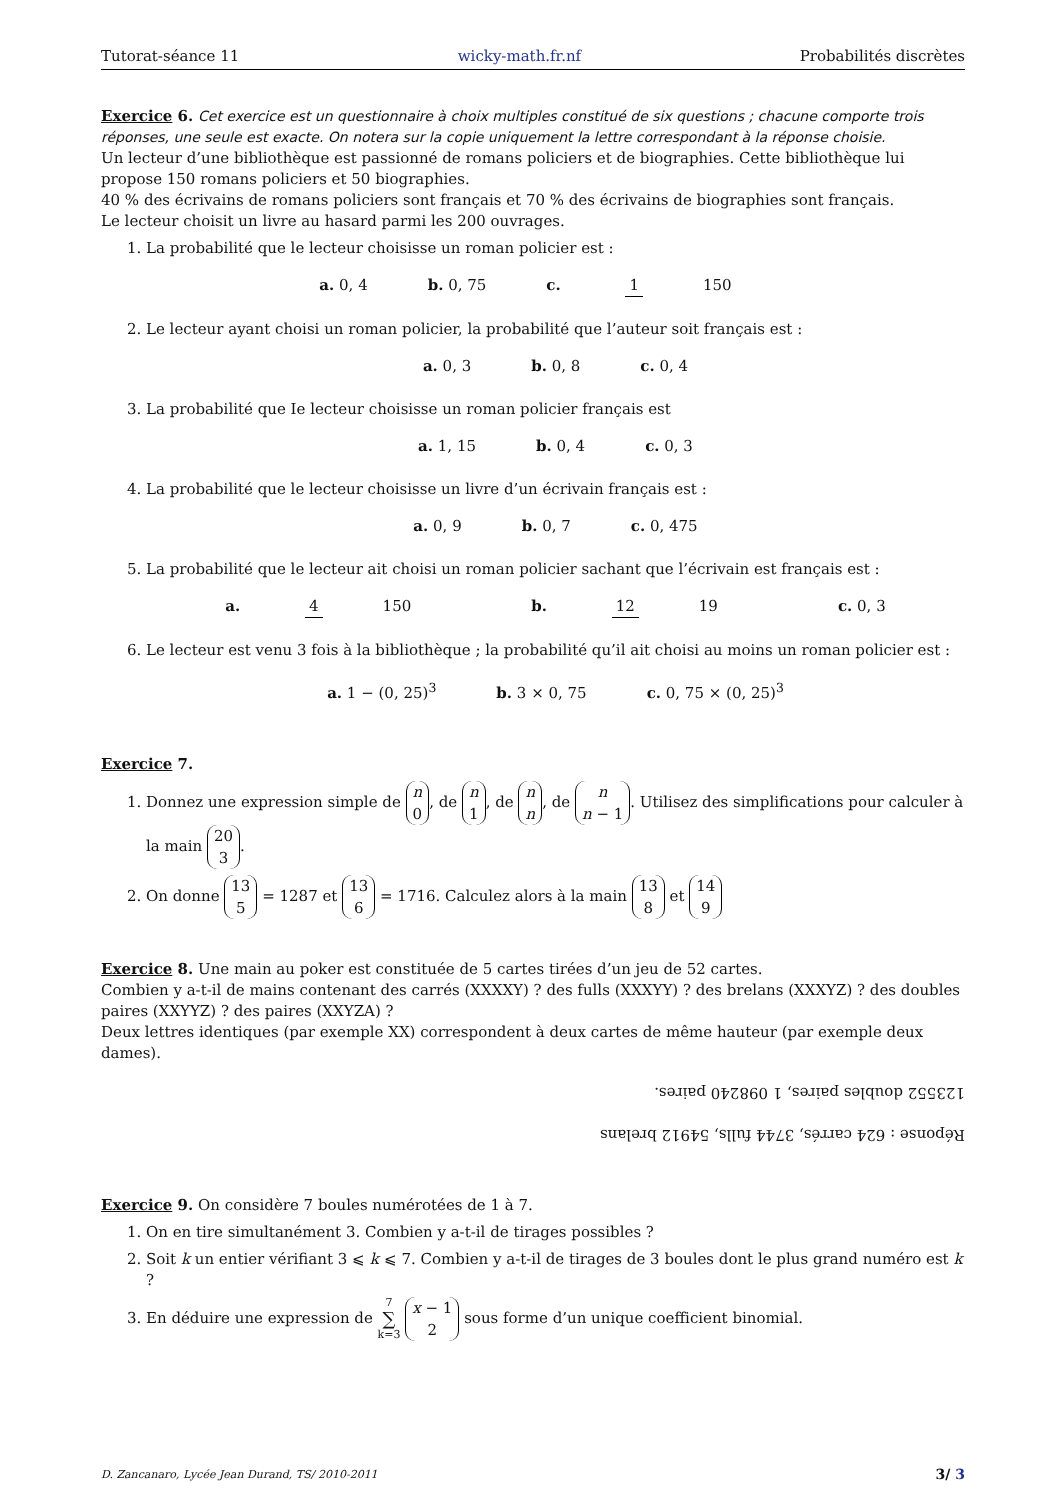Tutorat-séance 11 wicky-math.fr.nf Probabilités discrètes
Exercice 6. Cet exercice est un questionnaire à choix multiples constitué de six questions ; chacune comporte trois réponses, une seule est exacte. On notera sur la copie uniquement la lettre correspondant à la réponse choisie.
Un lecteur d’une bibliothèque est passionné de romans policiers et de biographies. Cette bibliothèque lui propose 150 romans policiers et 50 biographies.
40 % des écrivains de romans policiers sont français et 70 % des écrivains de biographies sont français.
Le lecteur choisit un livre au hasard parmi les 200 ouvrages.
1. La probabilité que le lecteur choisisse un roman policier est :
a. 0, 4 b. 0, 75 c. 1 150
2. Le lecteur ayant choisi un roman policier, la probabilité que l’auteur soit français est :
a. 0, 3 b. 0, 8 c. 0, 4
3. La probabilité que Ie lecteur choisisse un roman policier français est
a. 1, 15 b. 0, 4 c. 0, 3
4. La probabilité que le lecteur choisisse un livre d’un écrivain français est :
a. 0, 9 b. 0, 7 c. 0, 475
5. La probabilité que le lecteur ait choisi un roman policier sachant que l’écrivain est français est :
a. 4 150 b. 12 19 c. 0, 3
6. Le lecteur est venu 3 fois à la bibliothèque ; la probabilité qu’il ait choisi au moins un roman policier est :
a. 1 − (0, 25)<sup>3</sup> b. 3 × 0, 75 c. 0, 75 × (0, 25)<sup>3</sup>
Exercice 7.
1. Donnez une expression simple de n 0, de n 1, de n n, de n n − 1. Utilisez des simplifications pour calculer à la main 20 3.
2. On donne 13 5 = 1287 et 13 6 = 1716. Calculez alors à la main 13 8 et 14 9
Exercice 8. Une main au poker est constituée de 5 cartes tirées d’un jeu de 52 cartes.
Combien y a-t-il de mains contenant des carrés (XXXXY) ? des fulls (XXXYY) ? des brelans (XXXYZ) ? des doubles paires (XXYYZ) ? des paires (XXYZA) ?
Deux lettres identiques (par exemple XX) correspondent à deux cartes de même hauteur (par exemple deux dames).
Réponse : 624 carrés, 3744 fulls, 54912 brelans
123552 doubles paires, 1 098240 paires.
Exercice 9. On considère 7 boules numérotées de 1 à 7.
1. On en tire simultanément 3. Combien y a-t-il de tirages possibles ?
2. Soit k un entier vérifiant 3 ⩽ k ⩽ 7. Combien y a-t-il de tirages de 3 boules dont le plus grand numéro est k ?
3. En déduire une expression de 7 ∑ k=3 x − 1 2 sous forme d’un unique coefficient binomial.
D. Zancanaro, Lycée Jean Durand, TS/ 2010-2011 3/ 3